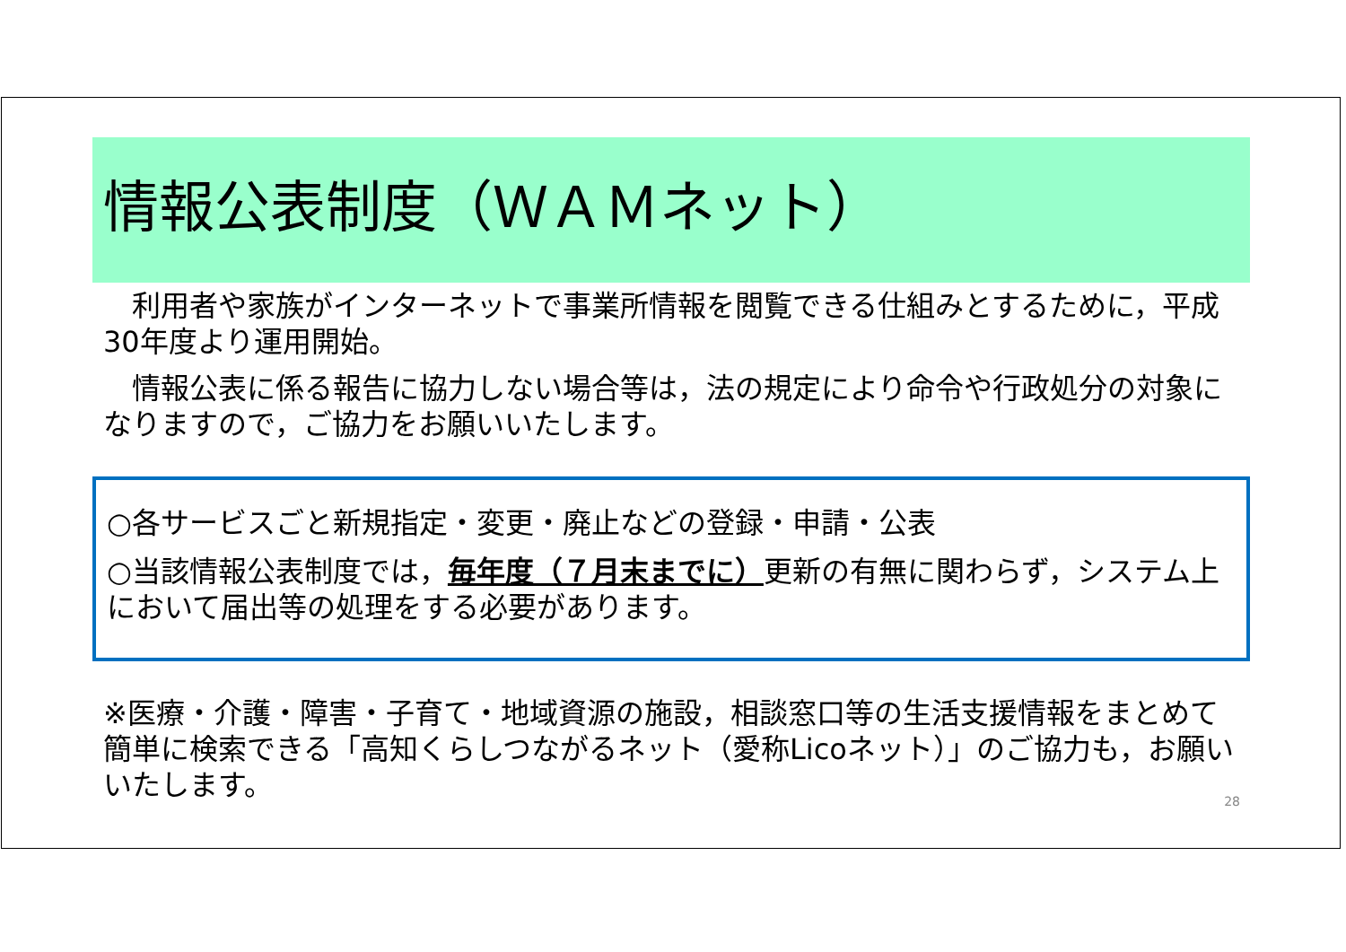情報公表制度（ＷＡＭネット）
　利用者や家族がインターネットで事業所情報を閲覧できる仕組みとするために，平成30年度より運用開始。
　情報公表に係る報告に協力しない場合等は，法の規定により命令や行政処分の対象になりますので，ご協力をお願いいたします。
○各サービスごと新規指定・変更・廃止などの登録・申請・公表
○当該情報公表制度では，毎年度（７月末までに）更新の有無に関わらず，システム上において届出等の処理をする必要があります。
※医療・介護・障害・子育て・地域資源の施設，相談窓口等の生活支援情報をまとめて簡単に検索できる「高知くらしつながるネット（愛称Licoネット）」のご協力も，お願いいたします。
28